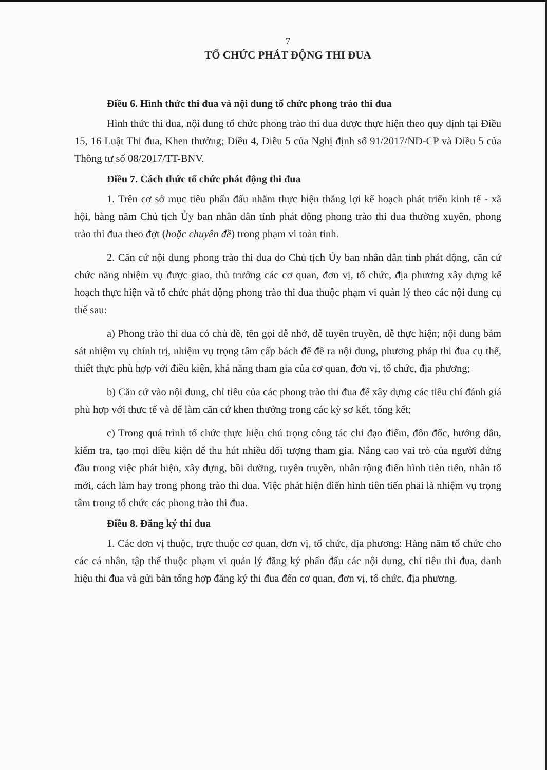7
TỔ CHỨC PHÁT ĐỘNG THI ĐUA
Điều 6. Hình thức thi đua và nội dung tổ chức phong trào thi đua
Hình thức thi đua, nội dung tổ chức phong trào thi đua được thực hiện theo quy định tại Điều 15, 16 Luật Thi đua, Khen thưởng; Điều 4, Điều 5 của Nghị định số 91/2017/NĐ-CP và Điều 5 của Thông tư số 08/2017/TT-BNV.
Điều 7. Cách thức tổ chức phát động thi đua
1. Trên cơ sở mục tiêu phấn đấu nhằm thực hiện thắng lợi kế hoạch phát triển kinh tế - xã hội, hàng năm Chủ tịch Ủy ban nhân dân tỉnh phát động phong trào thi đua thường xuyên, phong trào thi đua theo đợt (hoặc chuyên đề) trong phạm vi toàn tỉnh.
2. Căn cứ nội dung phong trào thi đua do Chủ tịch Ủy ban nhân dân tỉnh phát động, căn cứ chức năng nhiệm vụ được giao, thủ trưởng các cơ quan, đơn vị, tổ chức, địa phương xây dựng kế hoạch thực hiện và tổ chức phát động phong trào thi đua thuộc phạm vi quản lý theo các nội dung cụ thể sau:
a) Phong trào thi đua có chủ đề, tên gọi dễ nhớ, dễ tuyên truyền, dễ thực hiện; nội dung bám sát nhiệm vụ chính trị, nhiệm vụ trọng tâm cấp bách để đề ra nội dung, phương pháp thi đua cụ thể, thiết thực phù hợp với điều kiện, khả năng tham gia của cơ quan, đơn vị, tổ chức, địa phương;
b) Căn cứ vào nội dung, chỉ tiêu của các phong trào thi đua để xây dựng các tiêu chí đánh giá phù hợp với thực tế và để làm căn cứ khen thưởng trong các kỳ sơ kết, tổng kết;
c) Trong quá trình tổ chức thực hiện chú trọng công tác chỉ đạo điểm, đôn đốc, hướng dẫn, kiểm tra, tạo mọi điều kiện để thu hút nhiều đối tượng tham gia. Nâng cao vai trò của người đứng đầu trong việc phát hiện, xây dựng, bồi dưỡng, tuyên truyền, nhân rộng điển hình tiên tiến, nhân tố mới, cách làm hay trong phong trào thi đua. Việc phát hiện điển hình tiên tiến phải là nhiệm vụ trọng tâm trong tổ chức các phong trào thi đua.
Điều 8. Đăng ký thi đua
1. Các đơn vị thuộc, trực thuộc cơ quan, đơn vị, tổ chức, địa phương: Hàng năm tổ chức cho các cá nhân, tập thể thuộc phạm vi quản lý đăng ký phấn đấu các nội dung, chỉ tiêu thi đua, danh hiệu thi đua và gửi bản tổng hợp đăng ký thi đua đến cơ quan, đơn vị, tổ chức, địa phương.